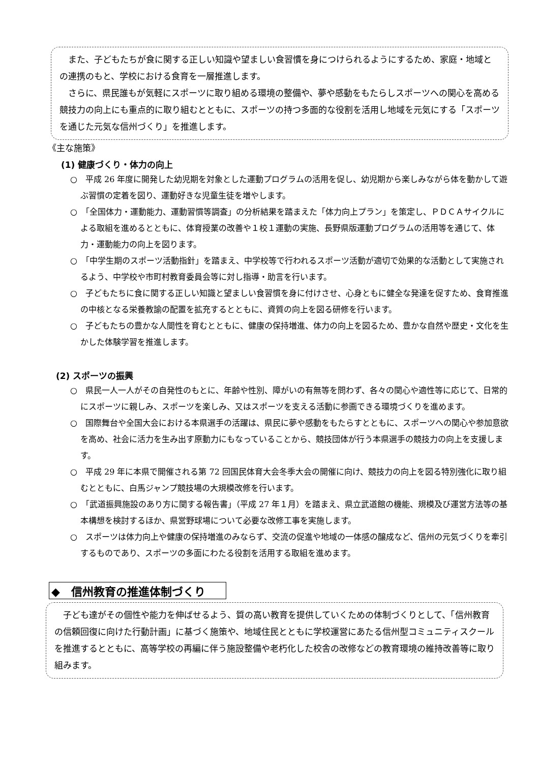また、子どもたちが食に関する正しい知識や望ましい食習慣を身につけられるようにするため、家庭・地域との連携のもと、学校における食育を一層推進します。
さらに、県民誰もが気軽にスポーツに取り組める環境の整備や、夢や感動をもたらしスポーツへの関心を高める競技力の向上にも重点的に取り組むとともに、スポーツの持つ多面的な役割を活用し地域を元気にする「スポーツを通じた元気な信州づくり」を推進します。
《主な施策》
(1) 健康づくり・体力の向上
○　平成 26 年度に開発した幼児期を対象とした運動プログラムの活用を促し、幼児期から楽しみながら体を動かして遊ぶ習慣の定着を図り、運動好きな児童生徒を増やします。
○　「全国体力・運動能力、運動習慣等調査」の分析結果を踏まえた「体力向上プラン」を策定し、ＰＤＣＡサイクルによる取組を進めるとともに、体育授業の改善や１校１運動の実施、長野県版運動プログラムの活用等を通じて、体力・運動能力の向上を図ります。
○　「中学生期のスポーツ活動指針」を踏まえ、中学校等で行われるスポーツ活動が適切で効果的な活動として実施されるよう、中学校や市町村教育委員会等に対し指導・助言を行います。
○　子どもたちに食に関する正しい知識と望ましい食習慣を身に付けさせ、心身ともに健全な発達を促すため、食育推進の中核となる栄養教諭の配置を拡充するとともに、資質の向上を図る研修を行います。
○　子どもたちの豊かな人間性を育むとともに、健康の保持増進、体力の向上を図るため、豊かな自然や歴史・文化を生かした体験学習を推進します。
(2) スポーツの振興
○　県民一人一人がその自発性のもとに、年齢や性別、障がいの有無等を問わず、各々の関心や適性等に応じて、日常的にスポーツに親しみ、スポーツを楽しみ、又はスポーツを支える活動に参画できる環境づくりを進めます。
○　国際舞台や全国大会における本県選手の活躍は、県民に夢や感動をもたらすとともに、スポーツへの関心や参加意欲を高め、社会に活力を生み出す原動力にもなっていることから、競技団体が行う本県選手の競技力の向上を支援します。
○　平成 29 年に本県で開催される第 72 回国民体育大会冬季大会の開催に向け、競技力の向上を図る特別強化に取り組むとともに、白馬ジャンプ競技場の大規模改修を行います。
○　「武道振興施設のあり方に関する報告書」（平成 27 年１月）を踏まえ、県立武道館の機能、規模及び運営方法等の基本構想を検討するほか、県営野球場について必要な改修工事を実施します。
○　スポーツは体力向上や健康の保持増進のみならず、交流の促進や地域の一体感の醸成など、信州の元気づくりを牽引するものであり、スポーツの多面にわたる役割を活用する取組を進めます。
◆　信州教育の推進体制づくり
子ども達がその個性や能力を伸ばせるよう、質の高い教育を提供していくための体制づくりとして、「信州教育の信頼回復に向けた行動計画」に基づく施策や、地域住民とともに学校運営にあたる信州型コミュニティスクールを推進するとともに、高等学校の再編に伴う施設整備や老朽化した校舎の改修などの教育環境の維持改善等に取り組みます。